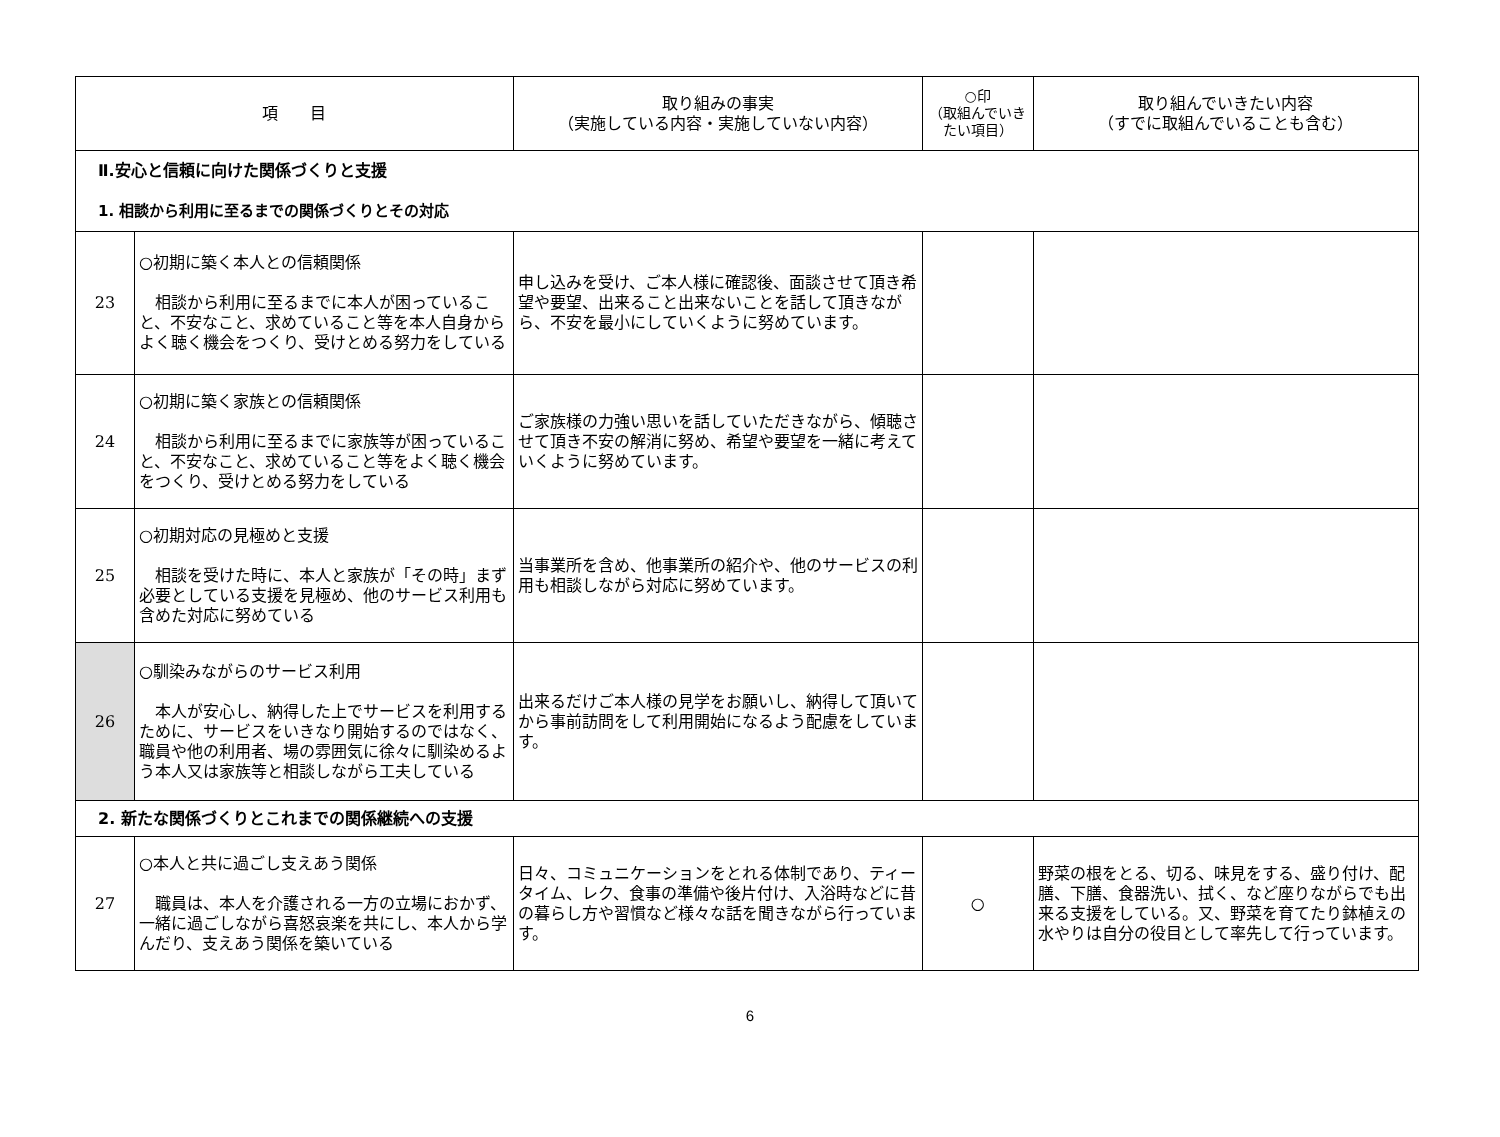| 項 目 | | 取り組みの事実 （実施している内容・実施していない内容） | ○印 （取組んでいきたい項目） | 取り組んでいきたい内容 （すでに取組んでいることも含む） |
| --- | --- | --- | --- | --- |
| Ⅱ.安心と信頼に向けた関係づくりと支援 1. 相談から利用に至るまでの関係づくりとその対応 | | | | |
| 23 | ○初期に築く本人との信頼関係 相談から利用に至るまでに本人が困っていること、不安なこと、求めていること等を本人自身からよく聴く機会をつくり、受けとめる努力をしている | 申し込みを受け、ご本人様に確認後、面談させて頂き希望や要望、出来ること出来ないことを話して頂きながら、不安を最小にしていくように努めています。 | | |
| 24 | ○初期に築く家族との信頼関係 相談から利用に至るまでに家族等が困っていること、不安なこと、求めていること等をよく聴く機会をつくり、受けとめる努力をしている | ご家族様の力強い思いを話していただきながら、傾聴させて頂き不安の解消に努め、希望や要望を一緒に考えていくように努めています。 | | |
| 25 | ○初期対応の見極めと支援 相談を受けた時に、本人と家族が「その時」まず必要としている支援を見極め、他のサービス利用も含めた対応に努めている | 当事業所を含め、他事業所の紹介や、他のサービスの利用も相談しながら対応に努めています。 | | |
| 26 | ○馴染みながらのサービス利用 本人が安心し、納得した上でサービスを利用するために、サービスをいきなり開始するのではなく、職員や他の利用者、場の雰囲気に徐々に馴染めるよう本人又は家族等と相談しながら工夫している | 出来るだけご本人様の見学をお願いし、納得して頂いてから事前訪問をして利用開始になるよう配慮をしています。 | | |
| 2. 新たな関係づくりとこれまでの関係継続への支援 | | | | |
| 27 | ○本人と共に過ごし支えあう関係 職員は、本人を介護される一方の立場におかず、一緒に過ごしながら喜怒哀楽を共にし、本人から学んだり、支えあう関係を築いている | 日々、コミュニケーションをとれる体制であり、ティータイム、レク、食事の準備や後片付け、入浴時などに昔の暮らし方や習慣など様々な話を聞きながら行っています。 | ○ | 野菜の根をとる、切る、味見をする、盛り付け、配膳、下膳、食器洗い、拭く、など座りながらでも出来る支援をしている。又、野菜を育てたり鉢植えの水やりは自分の役目として率先して行っています。 |
6